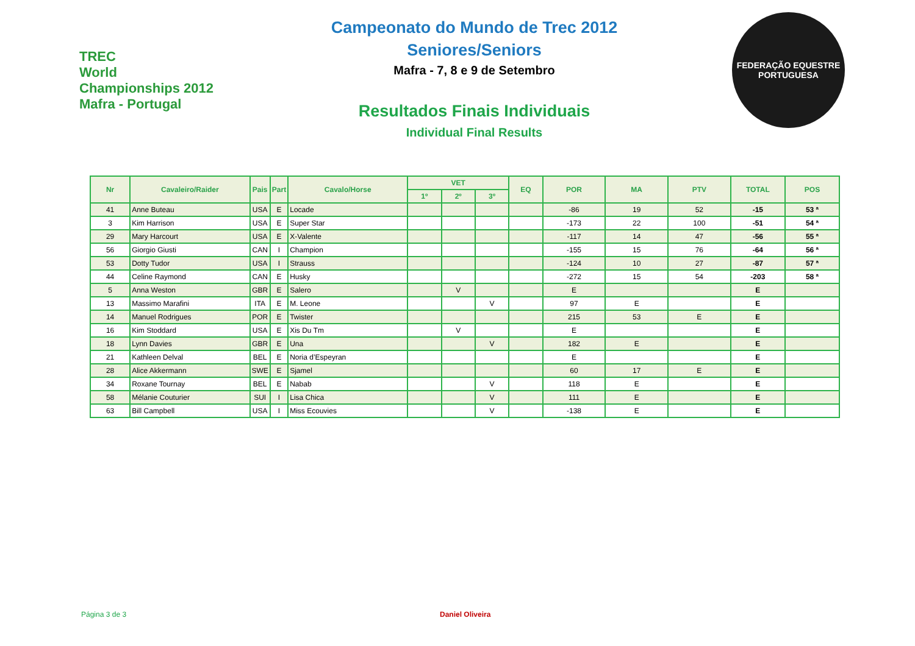TREC
World Championships 2012
Mafra - Portugal
Campeonato do Mundo de Trec 2012
Seniores/Seniors
Mafra - 7, 8 e 9 de Setembro
Resultados Finais Individuais
Individual Final Results
FEDERAÇÃO EQUESTRE PORTUGUESA
| Nr | Cavaleiro/Raider | Pais | Part | Cavalo/Horse | VET | | | EQ | POR | MA | PTV | TOTAL | POS |
| --- | --- | --- | --- | --- | --- | --- | --- | --- | --- | --- | --- | --- | --- |
| | | | | | 1º | 2º | 3º | | | | | | |
| 41 | Anne Buteau | USA | E | Locade | | | | | -86 | 19 | 52 | -15 | 53 ª |
| 3 | Kim Harrison | USA | E | Super Star | | | | | -173 | 22 | 100 | -51 | 54 ª |
| 29 | Mary Harcourt | USA | E | X-Valente | | | | | -117 | 14 | 47 | -56 | 55 ª |
| 56 | Giorgio Giusti | CAN | I | Champion | | | | | -155 | 15 | 76 | -64 | 56 ª |
| 53 | Dotty Tudor | USA | I | Strauss | | | | | -124 | 10 | 27 | -87 | 57 ª |
| 44 | Celine Raymond | CAN | E | Husky | | | | | -272 | 15 | 54 | -203 | 58 ª |
| 5 | Anna Weston | GBR | E | Salero | | V | | | E | | | E | |
| 13 | Massimo Marafini | ITA | E | M. Leone | | | V | | 97 | E | | E | |
| 14 | Manuel Rodrigues | POR | E | Twister | | | | | 215 | 53 | E | E | |
| 16 | Kim Stoddard | USA | E | Xis Du Tm | | V | | | E | | | E | |
| 18 | Lynn Davies | GBR | E | Una | | | V | | 182 | E | | E | |
| 21 | Kathleen Delval | BEL | E | Noria d’Espeyran | | | | | E | | | E | |
| 28 | Alice Akkermann | SWE | E | Sjamel | | | | | 60 | 17 | E | E | |
| 34 | Roxane Tournay | BEL | E | Nabab | | | V | | 118 | E | | E | |
| 58 | Mélanie Couturier | SUI | I | Lisa Chica | | | V | | 111 | E | | E | |
| 63 | Bill Campbell | USA | I | Miss Ecouvies | | | V | | -138 | E | | E | |
Página 3 de 3 Daniel Oliveira